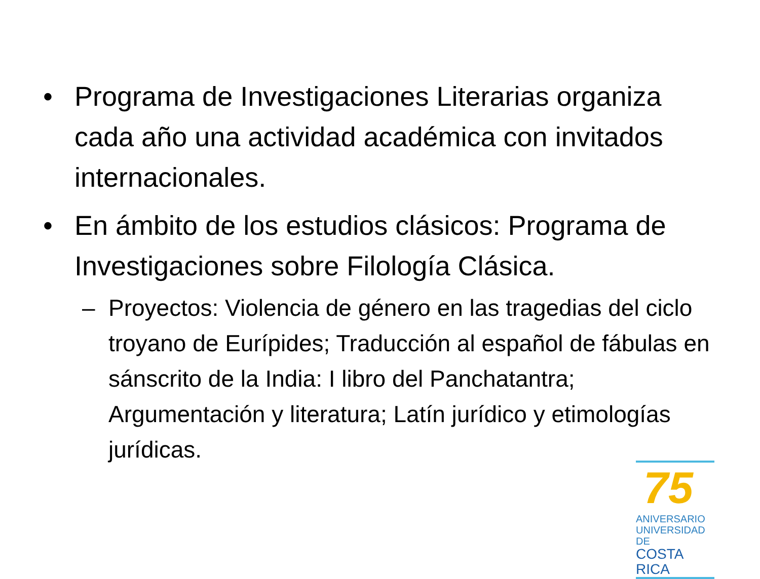• Programa de Investigaciones Literarias organiza cada año una actividad académica con invitados internacionales.
• En ámbito de los estudios clásicos: Programa de Investigaciones sobre Filología Clásica.
– Proyectos: Violencia de género en las tragedias del ciclo troyano de Eurípides; Traducción al español de fábulas en sánscrito de la India: I libro del Panchatantra; Argumentación y literatura; Latín jurídico y etimologías jurídicas.
75
ANIVERSARIO
UNIVERSIDAD DE
COSTA RICA